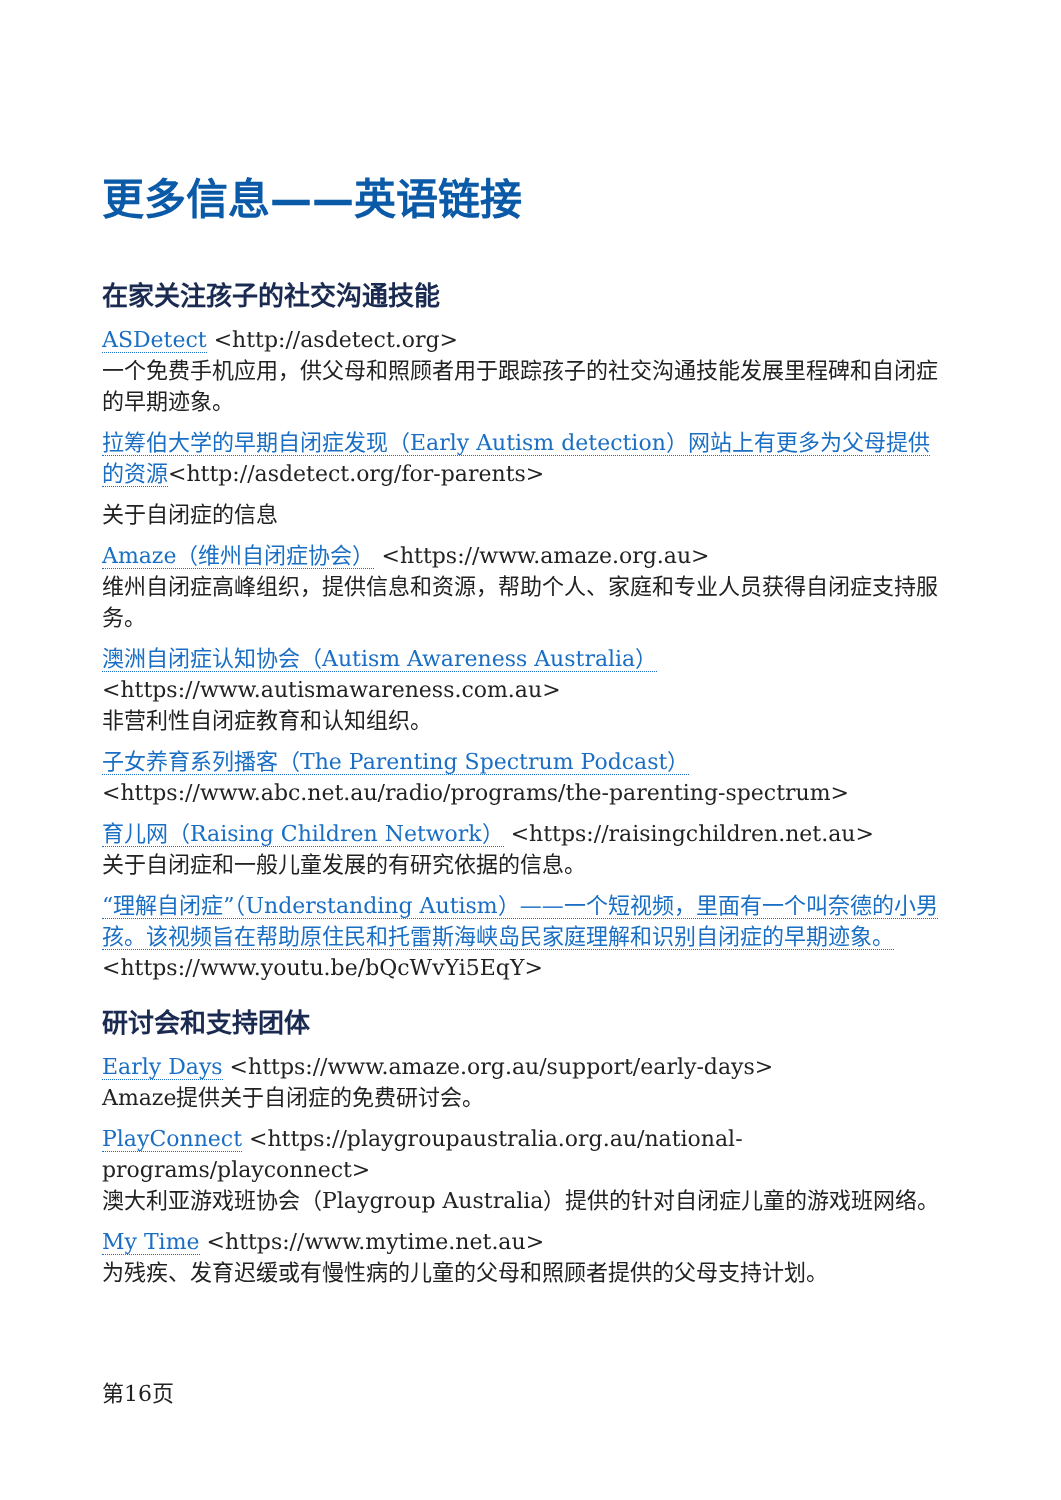更多信息——英语链接
在家关注孩子的社交沟通技能
ASDetect <http://asdetect.org>
一个免费手机应用，供父母和照顾者用于跟踪孩子的社交沟通技能发展里程碑和自闭症的早期迹象。
拉筹伯大学的早期自闭症发现（Early Autism detection）网站上有更多为父母提供的资源<http://asdetect.org/for-parents>
关于自闭症的信息
Amaze（维州自闭症协会） <https://www.amaze.org.au>
维州自闭症高峰组织，提供信息和资源，帮助个人、家庭和专业人员获得自闭症支持服务。
澳洲自闭症认知协会（Autism Awareness Australia）
<https://www.autismawareness.com.au>
非营利性自闭症教育和认知组织。
子女养育系列播客（The Parenting Spectrum Podcast）
<https://www.abc.net.au/radio/programs/the-parenting-spectrum>
育儿网（Raising Children Network） <https://raisingchildren.net.au>
关于自闭症和一般儿童发展的有研究依据的信息。
“理解自闭症”（Understanding Autism）——一个短视频，里面有一个叫奈德的小男孩。该视频旨在帮助原住民和托雷斯海峡岛民家庭理解和识别自闭症的早期迹象。<https://www.youtu.be/bQcWvYi5EqY>
研讨会和支持团体
Early Days <https://www.amaze.org.au/support/early-days>
Amaze提供关于自闭症的免费研讨会。
PlayConnect <https://playgroupaustralia.org.au/national-programs/playconnect>
澳大利亚游戏班协会（Playgroup Australia）提供的针对自闭症儿童的游戏班网络。
My Time <https://www.mytime.net.au>
为残疾、发育迟缓或有慢性病的儿童的父母和照顾者提供的父母支持计划。
第16页